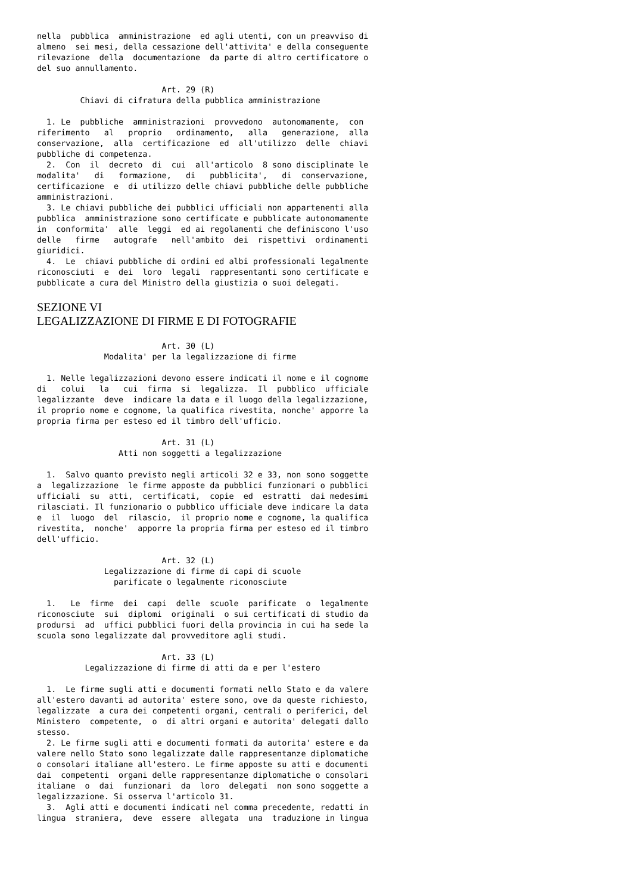nella  pubblica  amministrazione  ed agli utenti, con un preavviso di
almeno  sei mesi, della cessazione dell'attivita' e della conseguente
rilevazione  della  documentazione  da parte di altro certificatore o
del suo annullamento.

                          Art. 29 (R)
         Chiavi di cifratura della pubblica amministrazione

  1. Le  pubbliche  amministrazioni  provvedono  autonomamente,  con
riferimento   al   proprio   ordinamento,   alla   generazione,  alla
conservazione,  alla  certificazione  ed  all'utilizzo  delle  chiavi
pubbliche di competenza.
  2.  Con  il  decreto  di  cui  all'articolo  8 sono disciplinate le
modalita'   di   formazione,   di   pubblicita',   di  conservazione,
certificazione  e  di utilizzo delle chiavi pubbliche delle pubbliche
amministrazioni.
  3. Le chiavi pubbliche dei pubblici ufficiali non appartenenti alla
pubblica  amministrazione sono certificate e pubblicate autonomamente
in  conformita'  alle  leggi  ed ai regolamenti che definiscono l'uso
delle   firme   autografe   nell'ambito  dei  rispettivi  ordinamenti
giuridici.
  4.  Le  chiavi pubbliche di ordini ed albi professionali legalmente
riconosciuti  e  dei  loro  legali  rappresentanti sono certificate e
pubblicate a cura del Ministro della giustizia o suoi delegati.
SEZIONE VI
LEGALIZZAZIONE DI FIRME E DI FOTOGRAFIE
                          Art. 30 (L)
              Modalita' per la legalizzazione di firme

  1. Nelle legalizzazioni devono essere indicati il nome e il cognome
di   colui   la   cui  firma  si  legalizza.  Il  pubblico  ufficiale
legalizzante  deve  indicare la data e il luogo della legalizzazione,
il proprio nome e cognome, la qualifica rivestita, nonche' apporre la
propria firma per esteso ed il timbro dell'ufficio.

                          Art. 31 (L)
                 Atti non soggetti a legalizzazione

  1.  Salvo quanto previsto negli articoli 32 e 33, non sono soggette
a  legalizzazione  le firme apposte da pubblici funzionari o pubblici
ufficiali  su  atti,  certificati,  copie  ed  estratti  dai medesimi
rilasciati. Il funzionario o pubblico ufficiale deve indicare la data
e  il  luogo  del  rilascio,  il proprio nome e cognome, la qualifica
rivestita,  nonche'  apporre la propria firma per esteso ed il timbro
dell'ufficio.

                          Art. 32 (L)
              Legalizzazione di firme di capi di scuole
                parificate o legalmente riconosciute

  1.   Le  firme  dei  capi  delle  scuole  parificate  o  legalmente
riconosciute  sui  diplomi  originali  o sui certificati di studio da
prodursi  ad  uffici pubblici fuori della provincia in cui ha sede la
scuola sono legalizzate dal provveditore agli studi.

                          Art. 33 (L)
          Legalizzazione di firme di atti da e per l'estero

  1.  Le firme sugli atti e documenti formati nello Stato e da valere
all'estero davanti ad autorita' estere sono, ove da queste richiesto,
legalizzate  a cura dei competenti organi, centrali o periferici, del
Ministero  competente,  o  di altri organi e autorita' delegati dallo
stesso.
  2. Le firme sugli atti e documenti formati da autorita' estere e da
valere nello Stato sono legalizzate dalle rappresentanze diplomatiche
o consolari italiane all'estero. Le firme apposte su atti e documenti
dai  competenti  organi delle rappresentanze diplomatiche o consolari
italiane  o  dai  funzionari  da  loro  delegati  non sono soggette a
legalizzazione. Si osserva l'articolo 31.
  3.  Agli atti e documenti indicati nel comma precedente, redatti in
lingua  straniera,  deve  essere  allegata  una  traduzione in lingua